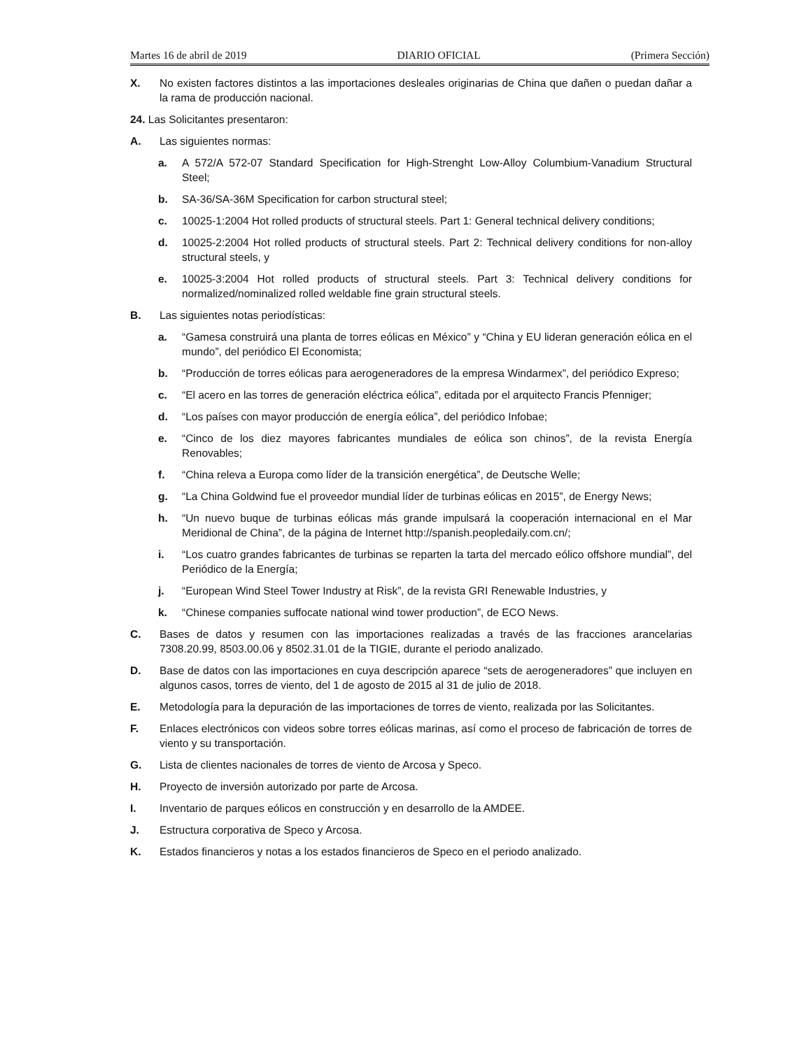Martes 16 de abril de 2019 DIARIO OFICIAL (Primera Sección)
X. No existen factores distintos a las importaciones desleales originarias de China que dañen o puedan dañar a la rama de producción nacional.
24. Las Solicitantes presentaron:
A. Las siguientes normas:
a. A 572/A 572-07 Standard Specification for High-Strenght Low-Alloy Columbium-Vanadium Structural Steel;
b. SA-36/SA-36M Specification for carbon structural steel;
c. 10025-1:2004 Hot rolled products of structural steels. Part 1: General technical delivery conditions;
d. 10025-2:2004 Hot rolled products of structural steels. Part 2: Technical delivery conditions for non-alloy structural steels, y
e. 10025-3:2004 Hot rolled products of structural steels. Part 3: Technical delivery conditions for normalized/nominalized rolled weldable fine grain structural steels.
B. Las siguientes notas periodísticas:
a. “Gamesa construirá una planta de torres eólicas en México” y “China y EU lideran generación eólica en el mundo”, del periódico El Economista;
b. “Producción de torres eólicas para aerogeneradores de la empresa Windarmex”, del periódico Expreso;
c. “El acero en las torres de generación eléctrica eólica”, editada por el arquitecto Francis Pfenniger;
d. “Los países con mayor producción de energía eólica”, del periódico Infobae;
e. “Cinco de los diez mayores fabricantes mundiales de eólica son chinos”, de la revista Energía Renovables;
f. “China releva a Europa como líder de la transición energética”, de Deutsche Welle;
g. “La China Goldwind fue el proveedor mundial líder de turbinas eólicas en 2015”, de Energy News;
h. “Un nuevo buque de turbinas eólicas más grande impulsará la cooperación internacional en el Mar Meridional de China”, de la página de Internet http://spanish.peopledaily.com.cn/;
i. “Los cuatro grandes fabricantes de turbinas se reparten la tarta del mercado eólico offshore mundial”, del Periódico de la Energía;
j. “European Wind Steel Tower Industry at Risk”, de la revista GRI Renewable Industries, y
k. “Chinese companies suffocate national wind tower production”, de ECO News.
C. Bases de datos y resumen con las importaciones realizadas a través de las fracciones arancelarias 7308.20.99, 8503.00.06 y 8502.31.01 de la TIGIE, durante el periodo analizado.
D. Base de datos con las importaciones en cuya descripción aparece “sets de aerogeneradores” que incluyen en algunos casos, torres de viento, del 1 de agosto de 2015 al 31 de julio de 2018.
E. Metodología para la depuración de las importaciones de torres de viento, realizada por las Solicitantes.
F. Enlaces electrónicos con videos sobre torres eólicas marinas, así como el proceso de fabricación de torres de viento y su transportación.
G. Lista de clientes nacionales de torres de viento de Arcosa y Speco.
H. Proyecto de inversión autorizado por parte de Arcosa.
I. Inventario de parques eólicos en construcción y en desarrollo de la AMDEE.
J. Estructura corporativa de Speco y Arcosa.
K. Estados financieros y notas a los estados financieros de Speco en el periodo analizado.